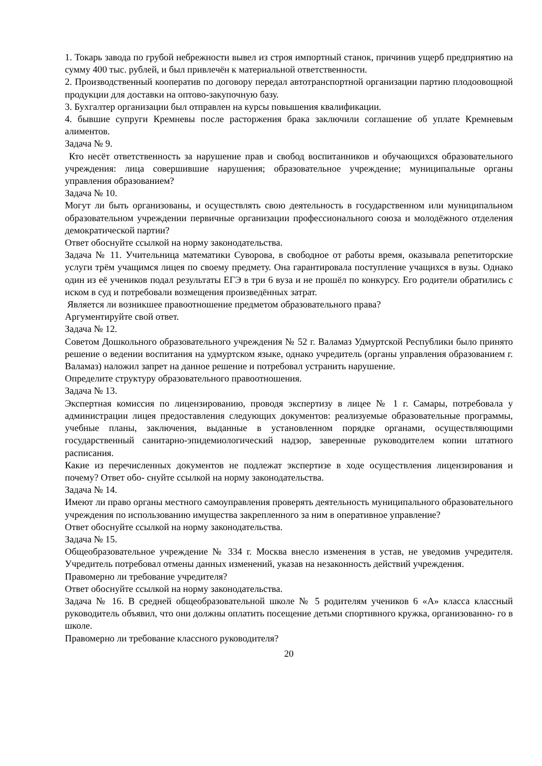1. Токарь завода по грубой небрежности вывел из строя импортный станок, причинив ущерб предприятию на сумму 400 тыс. рублей, и был привлечён к материальной ответственности.
2. Производственный кооператив по договору передал автотранспортной организации партию плодоовощной продукции для доставки на оптово-закупочную базу.
3. Бухгалтер организации был отправлен на курсы повышения квалификации.
4. бывшие супруги Кремневы после расторжения брака заключили соглашение об уплате Кремневым алиментов.
Задача № 9.
Кто несёт ответственность за нарушение прав и свобод воспитанников и обучающихся образовательного учреждения: лица совершившие нарушения; образовательное учреждение; муниципальные органы управления образованием?
Задача № 10.
Могут ли быть организованы, и осуществлять свою деятельность в государственном или муниципальном образовательном учреждении первичные организации профессионального союза и молодёжного отделения демократической партии?
Ответ обоснуйте ссылкой на норму законодательства.
Задача № 11. Учительница математики Суворова, в свободное от работы время, оказывала репетиторские услуги трём учащимся лицея по своему предмету. Она гарантировала поступление учащихся в вузы. Однако один из её учеников подал результаты ЕГЭ в три 6 вуза и не прошёл по конкурсу. Его родители обратились с иском в суд и потребовали возмещения произведённых затрат.
Является ли возникшее правоотношение предметом образовательного права?
Аргументируйте свой ответ.
Задача № 12.
Советом Дошкольного образовательного учреждения № 52 г. Валамаз Удмуртской Республики было принято решение о ведении воспитания на удмуртском языке, однако учредитель (органы управления образованием г. Валамаз) наложил запрет на данное решение и потребовал устранить нарушение.
Определите структуру образовательного правоотношения.
Задача № 13.
Экспертная комиссия по лицензированию, проводя экспертизу в лицее № 1 г. Самары, потребовала у администрации лицея предоставления следующих документов: реализуемые образовательные программы, учебные планы, заключения, выданные в установленном порядке органами, осуществляющими государственный санитарно-эпидемиологический надзор, заверенные руководителем копии штатного расписания.
Какие из перечисленных документов не подлежат экспертизе в ходе осуществления лицензирования и почему? Ответ обо- снуйте ссылкой на норму законодательства.
Задача № 14.
Имеют ли право органы местного самоуправления проверять деятельность муниципального образовательного учреждения по использованию имущества закрепленного за ним в оперативное управление?
Ответ обоснуйте ссылкой на норму законодательства.
Задача № 15.
Общеобразовательное учреждение № 334 г. Москва внесло изменения в устав, не уведомив учредителя. Учредитель потребовал отмены данных изменений, указав на незаконность действий учреждения.
Правомерно ли требование учредителя?
Ответ обоснуйте ссылкой на норму законодательства.
Задача № 16. В средней общеобразовательной школе № 5 родителям учеников 6 «А» класса классный руководитель объявил, что они должны оплатить посещение детьми спортивного кружка, организованно- го в школе.
Правомерно ли требование классного руководителя?
20